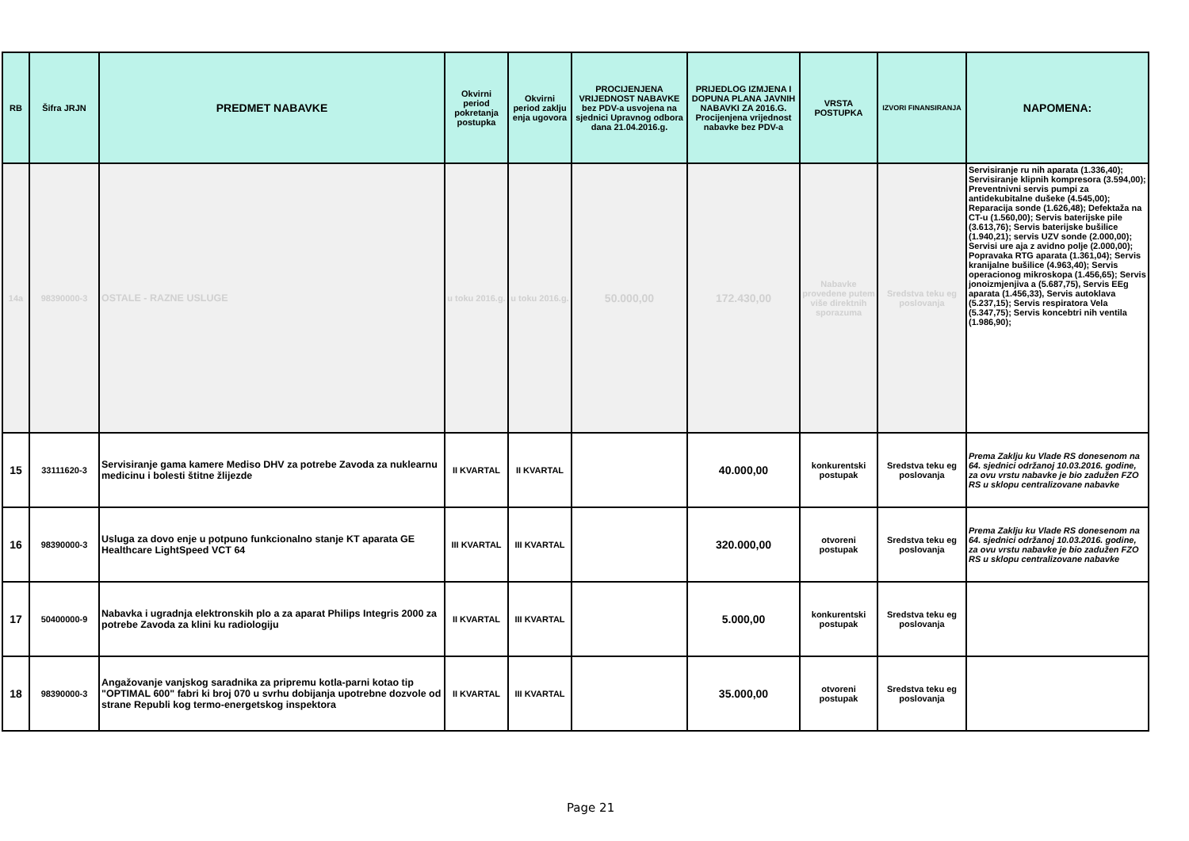| RB | Šifra JRJN | PREDMET NABAVKE | Okvirni period pokretanja postupka | Okvirni period zaklju enja ugovora | PROCIJENJENA VRIJEDNOST NABAVKE bez PDV-a usvojena na sjednici Upravnog odbora dana 21.04.2016.g. | PRIJEDLOG IZMJENA I DOPUNA PLANA JAVNIH NABAVKI ZA 2016.G. Procijenjena vrijednost nabavke bez PDV-a | VRSTA POSTUPKA | IZVORI FINANSIRANJA | NAPOMENA: |
| --- | --- | --- | --- | --- | --- | --- | --- | --- | --- |
| 14a | 98390000-3 | OSTALE - RAZNE USLUGE | u toku 2016.g. | u toku 2016.g. | 50.000,00 | 172.430,00 | Nabavke provedene putem više direktnih sporazuma | Sredstva teku eg poslovanja | Servisiranje ru nih aparata (1.336,40); Servisiranje klipnih kompresora (3.594,00); Preventnivni servis pumpi za antidekubitalne dušeke (4.545,00); Reparacija sonde (1.626,48); Defektaža na CT-u (1.560,00); Servis baterijske pile (3.613,76); Servis baterijske bušilice (1.940,21); servis UZV sonde (2.000,00); Servisi ure aja z avidno polje (2.000,00); Popravaka RTG aparata (1.361,04); Servis kranijalne bušilice (4.963,40); Servis operacionog mikroskopa (1.456,65); Servis jonoizmjenjiva a (5.687,75), Servis EEg aparata (1.456,33), Servis autoklava (5.237,15); Servis respiratora Vela (5.347,75); Servis koncebtri nih ventila (1.986,90); |
| 15 | 33111620-3 | Servisiranje gama kamere Mediso DHV za potrebe Zavoda za nuklearnu medicinu i bolesti štitne žlijezde | II KVARTAL | II KVARTAL | | 40.000,00 | konkurentski postupak | Sredstva teku eg poslovanja | Prema Zaklju ku Vlade RS donesenom na 64. sjednici održanoj 10.03.2016. godine, za ovu vrstu nabavke je bio zadužen FZO RS u sklopu centralizovane nabavke |
| 16 | 98390000-3 | Usluga za dovo enje u potpuno funkcionalno stanje KT aparata GE Healthcare LightSpeed VCT 64 | III KVARTAL | III KVARTAL | | 320.000,00 | otvoreni postupak | Sredstva teku eg poslovanja | Prema Zaklju ku Vlade RS donesenom na 64. sjednici održanoj 10.03.2016. godine, za ovu vrstu nabavke je bio zadužen FZO RS u sklopu centralizovane nabavke |
| 17 | 50400000-9 | Nabavka i ugradnja elektronskih plo a za aparat Philips Integris 2000 za potrebe Zavoda za klini ku radiologiju | II KVARTAL | III KVARTAL | | 5.000,00 | konkurentski postupak | Sredstva teku eg poslovanja | |
| 18 | 98390000-3 | Angažovanje vanjskog saradnika za pripremu kotla-parni kotao tip "OPTIMAL 600" fabri ki broj 070 u svrhu dobijanja upotrebne dozvole od strane Republi kog termo-energetskog inspektora | II KVARTAL | III KVARTAL | | 35.000,00 | otvoreni postupak | Sredstva teku eg poslovanja | |
Page 21